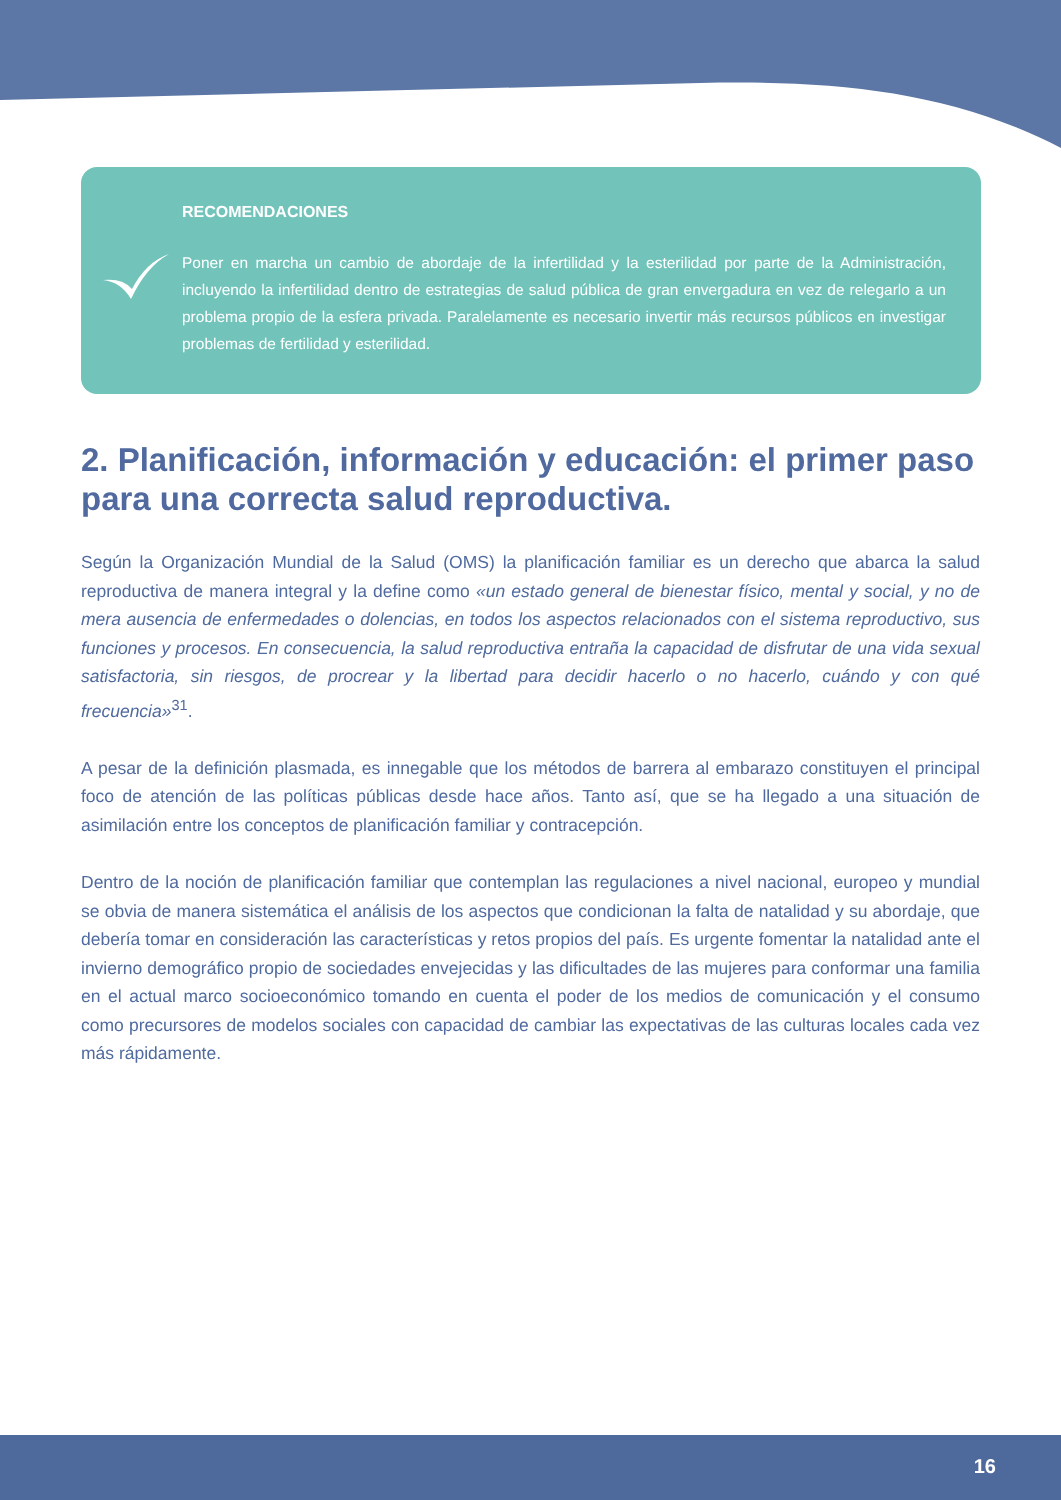RECOMENDACIONES
Poner en marcha un cambio de abordaje de la infertilidad y la esterilidad por parte de la Administración, incluyendo la infertilidad dentro de estrategias de salud pública de gran envergadura en vez de relegarlo a un problema propio de la esfera privada. Paralelamente es necesario invertir más recursos públicos en investigar problemas de fertilidad y esterilidad.
2. Planificación, información y educación: el primer paso para una correcta salud reproductiva.
Según la Organización Mundial de la Salud (OMS) la planificación familiar es un derecho que abarca la salud reproductiva de manera integral y la define como «un estado general de bienestar físico, mental y social, y no de mera ausencia de enfermedades o dolencias, en todos los aspectos relacionados con el sistema reproductivo, sus funciones y procesos. En consecuencia, la salud reproductiva entraña la capacidad de disfrutar de una vida sexual satisfactoria, sin riesgos, de procrear y la libertad para decidir hacerlo o no hacerlo, cuándo y con qué frecuencia»<sup>31</sup>.
A pesar de la definición plasmada, es innegable que los métodos de barrera al embarazo constituyen el principal foco de atención de las políticas públicas desde hace años. Tanto así, que se ha llegado a una situación de asimilación entre los conceptos de planificación familiar y contracepción.
Dentro de la noción de planificación familiar que contemplan las regulaciones a nivel nacional, europeo y mundial se obvia de manera sistemática el análisis de los aspectos que condicionan la falta de natalidad y su abordaje, que debería tomar en consideración las características y retos propios del país. Es urgente fomentar la natalidad ante el invierno demográfico propio de sociedades envejecidas y las dificultades de las mujeres para conformar una familia en el actual marco socioeconómico tomando en cuenta el poder de los medios de comunicación y el consumo como precursores de modelos sociales con capacidad de cambiar las expectativas de las culturas locales cada vez más rápidamente.
16